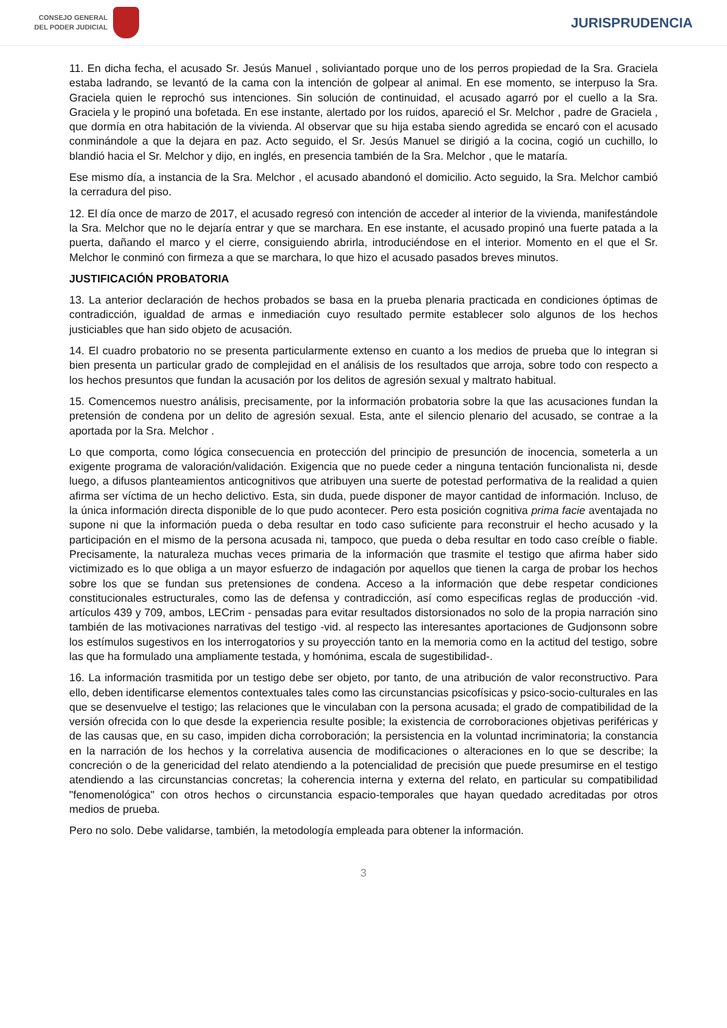CONSEJO GENERAL
DEL PODER JUDICIAL
JURISPRUDENCIA
11. En dicha fecha, el acusado Sr. Jesús Manuel , soliviantado porque uno de los perros propiedad de la Sra. Graciela estaba ladrando, se levantó de la cama con la intención de golpear al animal. En ese momento, se interpuso la Sra. Graciela quien le reprochó sus intenciones. Sin solución de continuidad, el acusado agarró por el cuello a la Sra. Graciela y le propinó una bofetada. En ese instante, alertado por los ruidos, apareció el Sr. Melchor , padre de Graciela , que dormía en otra habitación de la vivienda. Al observar que su hija estaba siendo agredida se encaró con el acusado conminándole a que la dejara en paz. Acto seguido, el Sr. Jesús Manuel se dirigió a la cocina, cogió un cuchillo, lo blandió hacia el Sr. Melchor y dijo, en inglés, en presencia también de la Sra. Melchor , que le mataría.
Ese mismo día, a instancia de la Sra. Melchor , el acusado abandonó el domicilio. Acto seguido, la Sra. Melchor cambió la cerradura del piso.
12. El día once de marzo de 2017, el acusado regresó con intención de acceder al interior de la vivienda, manifestándole la Sra. Melchor que no le dejaría entrar y que se marchara. En ese instante, el acusado propinó una fuerte patada a la puerta, dañando el marco y el cierre, consiguiendo abrirla, introduciéndose en el interior. Momento en el que el Sr. Melchor le conminó con firmeza a que se marchara, lo que hizo el acusado pasados breves minutos.
JUSTIFICACIÓN PROBATORIA
13. La anterior declaración de hechos probados se basa en la prueba plenaria practicada en condiciones óptimas de contradicción, igualdad de armas e inmediación cuyo resultado permite establecer solo algunos de los hechos justiciables que han sido objeto de acusación.
14. El cuadro probatorio no se presenta particularmente extenso en cuanto a los medios de prueba que lo integran si bien presenta un particular grado de complejidad en el análisis de los resultados que arroja, sobre todo con respecto a los hechos presuntos que fundan la acusación por los delitos de agresión sexual y maltrato habitual.
15. Comencemos nuestro análisis, precisamente, por la información probatoria sobre la que las acusaciones fundan la pretensión de condena por un delito de agresión sexual. Esta, ante el silencio plenario del acusado, se contrae a la aportada por la Sra. Melchor .
Lo que comporta, como lógica consecuencia en protección del principio de presunción de inocencia, someterla a un exigente programa de valoración/validación. Exigencia que no puede ceder a ninguna tentación funcionalista ni, desde luego, a difusos planteamientos anticognitivos que atribuyen una suerte de potestad performativa de la realidad a quien afirma ser víctima de un hecho delictivo. Esta, sin duda, puede disponer de mayor cantidad de información. Incluso, de la única información directa disponible de lo que pudo acontecer. Pero esta posición cognitiva prima facie aventajada no supone ni que la información pueda o deba resultar en todo caso suficiente para reconstruir el hecho acusado y la participación en el mismo de la persona acusada ni, tampoco, que pueda o deba resultar en todo caso creíble o fiable. Precisamente, la naturaleza muchas veces primaria de la información que trasmite el testigo que afirma haber sido victimizado es lo que obliga a un mayor esfuerzo de indagación por aquellos que tienen la carga de probar los hechos sobre los que se fundan sus pretensiones de condena. Acceso a la información que debe respetar condiciones constitucionales estructurales, como las de defensa y contradicción, así como especificas reglas de producción -vid. artículos 439 y 709, ambos, LECrim - pensadas para evitar resultados distorsionados no solo de la propia narración sino también de las motivaciones narrativas del testigo -vid. al respecto las interesantes aportaciones de Gudjonsonn sobre los estímulos sugestivos en los interrogatorios y su proyección tanto en la memoria como en la actitud del testigo, sobre las que ha formulado una ampliamente testada, y homónima, escala de sugestibilidad-.
16. La información trasmitida por un testigo debe ser objeto, por tanto, de una atribución de valor reconstructivo. Para ello, deben identificarse elementos contextuales tales como las circunstancias psicofísicas y psico-socio-culturales en las que se desenvuelve el testigo; las relaciones que le vinculaban con la persona acusada; el grado de compatibilidad de la versión ofrecida con lo que desde la experiencia resulte posible; la existencia de corroboraciones objetivas periféricas y de las causas que, en su caso, impiden dicha corroboración; la persistencia en la voluntad incriminatoria; la constancia en la narración de los hechos y la correlativa ausencia de modificaciones o alteraciones en lo que se describe; la concreción o de la genericidad del relato atendiendo a la potencialidad de precisión que puede presumirse en el testigo atendiendo a las circunstancias concretas; la coherencia interna y externa del relato, en particular su compatibilidad "fenomenológica" con otros hechos o circunstancia espacio-temporales que hayan quedado acreditadas por otros medios de prueba.
Pero no solo. Debe validarse, también, la metodología empleada para obtener la información.
3